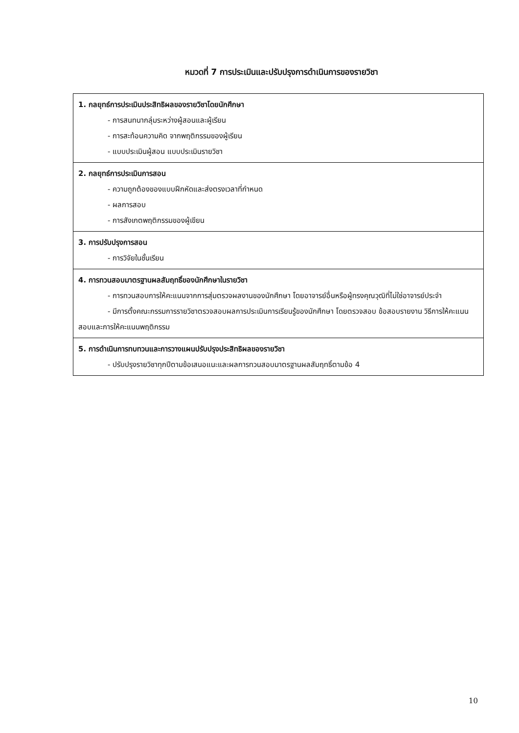หมวดที่ 7 การประเมินและปรับปรุงการดำเนินการของรายวิชา
| 1. กลยุทธ์การประเมินประสิทธิผลของรายวิชาโดยนักศึกษา - การสนทนากลุ่มระหว่างผู้สอนและผู้เรียน - การสะท้อนความคิด จากพฤติกรรมของผู้เรียน - แบบประเมินผู้สอน แบบประเมินรายวิชา |
| 2. กลยุทธ์การประเมินการสอน - ความถูกต้องของแบบฝึกหัดและส่งตรงเวลาที่กำหนด - ผลการสอบ - การสังเกตพฤติกรรมของผู้เขียน |
| 3. การปรับปรุงการสอน - การวิจัยในชั้นเรียน |
| 4. การทวนสอบมาตรฐานผลสัมฤทธิ์ของนักศึกษาในรายวิชา - การทวนสอบการให้คะแนนจากการสุ่มตรวจผลงานของนักศึกษา โดยอาจารย์อื่นหรือผู้ทรงคุณวุฒิที่ไม่ใช่อาจารย์ประจำ - มีการตั้งคณะกรรมการรายวิชาตรวจสอบผลการประเมินการเรียนรู้ของนักศึกษา โดยตรวจสอบ ข้อสอบรายงาน วิธีการให้คะแนนสอบและการให้คะแนนพฤติกรรม |
| 5. การดำเนินการทบทวนและการวางแผนปรับปรุงประสิทธิผลของรายวิชา - ปรับปรุงรายวิชาทุกปีตามข้อเสนอแนะและผลการทวนสอบมาตรฐานผลสัมฤทธิ์ตามข้อ 4 |
10